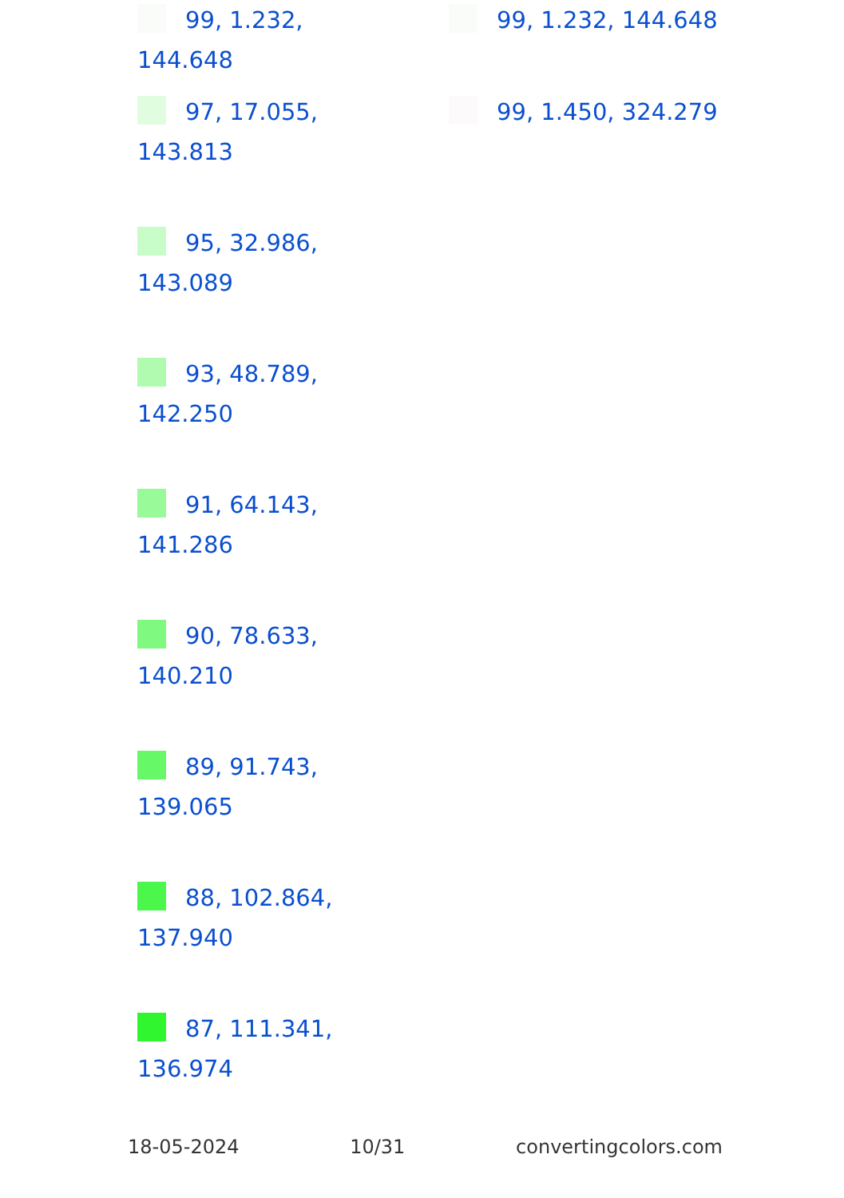99, 1.232, 144.648
97, 17.055, 143.813
95, 32.986, 143.089
93, 48.789, 142.250
91, 64.143, 141.286
90, 78.633, 140.210
89, 91.743, 139.065
88, 102.864, 137.940
87, 111.341, 136.974
99, 1.232, 144.648
99, 1.450, 324.279
18-05-2024 10/31 convertingcolors.com